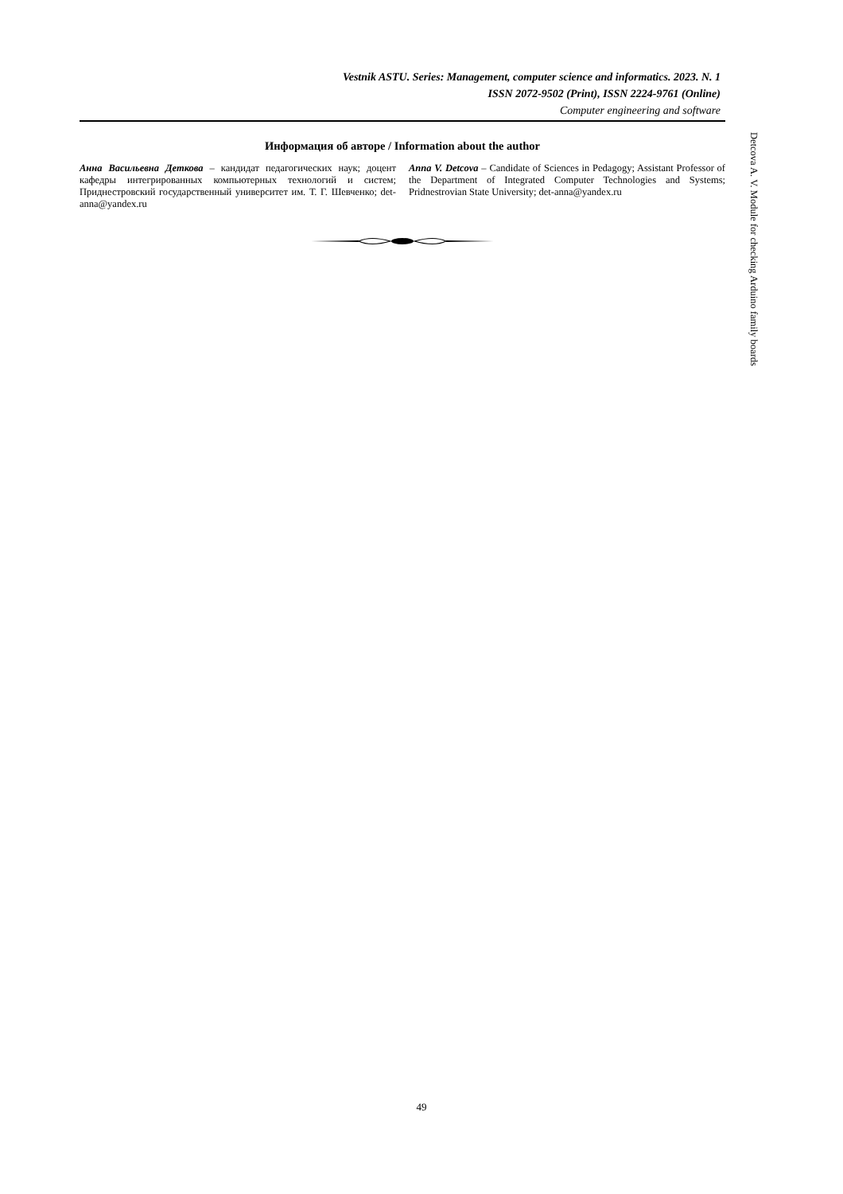Vestnik ASTU. Series: Management, computer science and informatics. 2023. N. 1
ISSN 2072-9502 (Print), ISSN 2224-9761 (Online)
Computer engineering and software
Информация об авторе / Information about the author
Анна Васильевна Деткова – кандидат педагогических наук; доцент кафедры интегрированных компьютерных технологий и систем; Приднестровский государственный университет им. Т. Г. Шевченко; det-anna@yandex.ru
Anna V. Detcova – Candidate of Sciences in Pedagogy; Assistant Professor of the Department of Integrated Computer Technologies and Systems; Pridnestrovian State University; det-anna@yandex.ru
Detcova A. V. Module for checking Arduino family boards
49